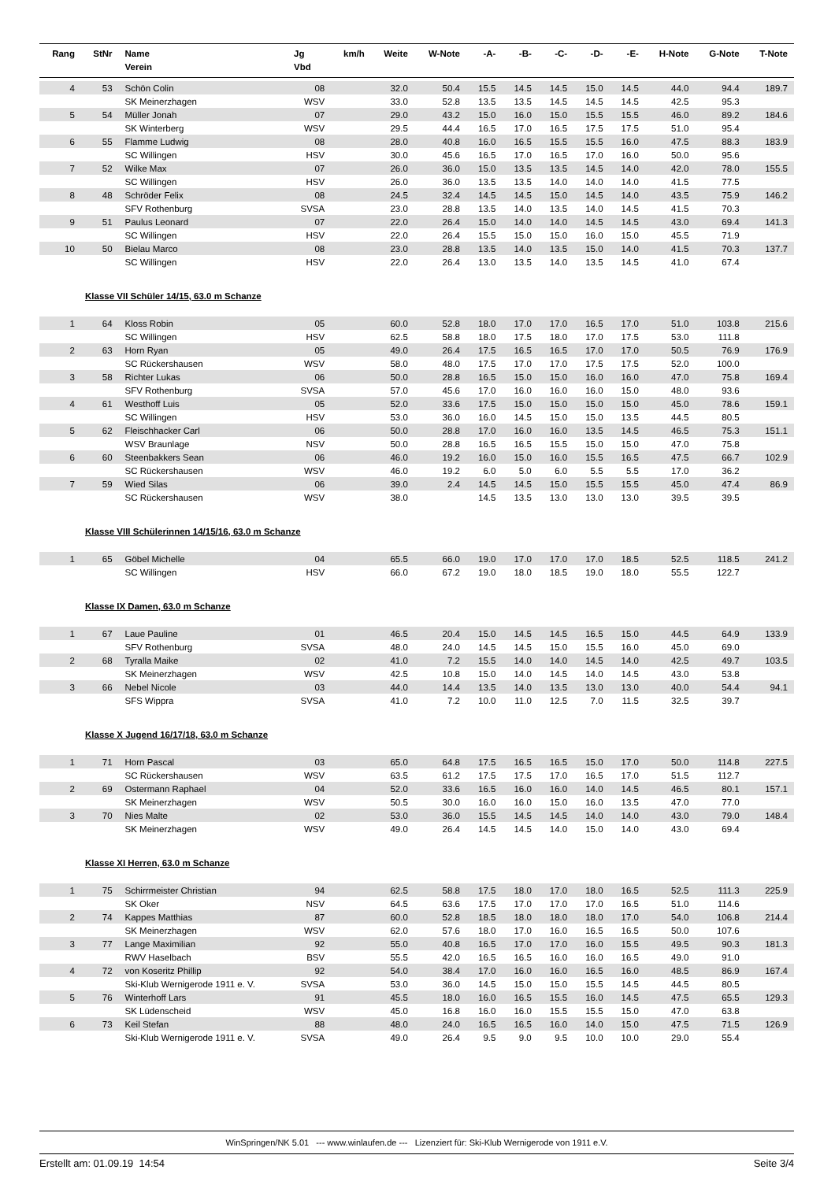| Rang | StNr | Name Verein | Jg Vbd | km/h | Weite | W-Note | -A- | -B- | -C- | -D- | -E- | H-Note | G-Note | T-Note |
| --- | --- | --- | --- | --- | --- | --- | --- | --- | --- | --- | --- | --- | --- | --- |
| 4 | 53 | Schön Colin | 08 | | 32.0 | 50.4 | 15.5 | 14.5 | 14.5 | 15.0 | 14.5 | 44.0 | 94.4 | 189.7 |
| | | SK Meinerzhagen | WSV | | 33.0 | 52.8 | 13.5 | 13.5 | 14.5 | 14.5 | 14.5 | 42.5 | 95.3 | |
| 5 | 54 | Müller Jonah | 07 | | 29.0 | 43.2 | 15.0 | 16.0 | 15.0 | 15.5 | 15.5 | 46.0 | 89.2 | 184.6 |
| | | SK Winterberg | WSV | | 29.5 | 44.4 | 16.5 | 17.0 | 16.5 | 17.5 | 17.5 | 51.0 | 95.4 | |
| 6 | 55 | Flamme Ludwig | 08 | | 28.0 | 40.8 | 16.0 | 16.5 | 15.5 | 15.5 | 16.0 | 47.5 | 88.3 | 183.9 |
| | | SC Willingen | HSV | | 30.0 | 45.6 | 16.5 | 17.0 | 16.5 | 17.0 | 16.0 | 50.0 | 95.6 | |
| 7 | 52 | Wilke Max | 07 | | 26.0 | 36.0 | 15.0 | 13.5 | 13.5 | 14.5 | 14.0 | 42.0 | 78.0 | 155.5 |
| | | SC Willingen | HSV | | 26.0 | 36.0 | 13.5 | 13.5 | 14.0 | 14.0 | 14.0 | 41.5 | 77.5 | |
| 8 | 48 | Schröder Felix | 08 | | 24.5 | 32.4 | 14.5 | 14.5 | 15.0 | 14.5 | 14.0 | 43.5 | 75.9 | 146.2 |
| | | SFV Rothenburg | SVSA | | 23.0 | 28.8 | 13.5 | 14.0 | 13.5 | 14.0 | 14.5 | 41.5 | 70.3 | |
| 9 | 51 | Paulus Leonard | 07 | | 22.0 | 26.4 | 15.0 | 14.0 | 14.0 | 14.5 | 14.5 | 43.0 | 69.4 | 141.3 |
| | | SC Willingen | HSV | | 22.0 | 26.4 | 15.5 | 15.0 | 15.0 | 16.0 | 15.0 | 45.5 | 71.9 | |
| 10 | 50 | Bielau Marco | 08 | | 23.0 | 28.8 | 13.5 | 14.0 | 13.5 | 15.0 | 14.0 | 41.5 | 70.3 | 137.7 |
| | | SC Willingen | HSV | | 22.0 | 26.4 | 13.0 | 13.5 | 14.0 | 13.5 | 14.5 | 41.0 | 67.4 | |
| Klasse VII Schüler 14/15, 63.0 m Schanze | | | | | | | | | | | | | | |
| 1 | 64 | Kloss Robin | 05 | | 60.0 | 52.8 | 18.0 | 17.0 | 17.0 | 16.5 | 17.0 | 51.0 | 103.8 | 215.6 |
| | | SC Willingen | HSV | | 62.5 | 58.8 | 18.0 | 17.5 | 18.0 | 17.0 | 17.5 | 53.0 | 111.8 | |
| 2 | 63 | Horn Ryan | 05 | | 49.0 | 26.4 | 17.5 | 16.5 | 16.5 | 17.0 | 17.0 | 50.5 | 76.9 | 176.9 |
| | | SC Rückershausen | WSV | | 58.0 | 48.0 | 17.5 | 17.0 | 17.0 | 17.5 | 17.5 | 52.0 | 100.0 | |
| 3 | 58 | Richter Lukas | 06 | | 50.0 | 28.8 | 16.5 | 15.0 | 15.0 | 16.0 | 16.0 | 47.0 | 75.8 | 169.4 |
| | | SFV Rothenburg | SVSA | | 57.0 | 45.6 | 17.0 | 16.0 | 16.0 | 16.0 | 15.0 | 48.0 | 93.6 | |
| 4 | 61 | Westhoff Luis | 05 | | 52.0 | 33.6 | 17.5 | 15.0 | 15.0 | 15.0 | 15.0 | 45.0 | 78.6 | 159.1 |
| | | SC Willingen | HSV | | 53.0 | 36.0 | 16.0 | 14.5 | 15.0 | 15.0 | 13.5 | 44.5 | 80.5 | |
| 5 | 62 | Fleischhacker Carl | 06 | | 50.0 | 28.8 | 17.0 | 16.0 | 16.0 | 13.5 | 14.5 | 46.5 | 75.3 | 151.1 |
| | | WSV Braunlage | NSV | | 50.0 | 28.8 | 16.5 | 16.5 | 15.5 | 15.0 | 15.0 | 47.0 | 75.8 | |
| 6 | 60 | Steenbakkers Sean | 06 | | 46.0 | 19.2 | 16.0 | 15.0 | 16.0 | 15.5 | 16.5 | 47.5 | 66.7 | 102.9 |
| | | SC Rückershausen | WSV | | 46.0 | 19.2 | 6.0 | 5.0 | 6.0 | 5.5 | 5.5 | 17.0 | 36.2 | |
| 7 | 59 | Wied Silas | 06 | | 39.0 | 2.4 | 14.5 | 14.5 | 15.0 | 15.5 | 15.5 | 45.0 | 47.4 | 86.9 |
| | | SC Rückershausen | WSV | | 38.0 | | 14.5 | 13.5 | 13.0 | 13.0 | 13.0 | 39.5 | 39.5 | |
| Klasse VIII Schülerinnen 14/15/16, 63.0 m Schanze | | | | | | | | | | | | | | |
| 1 | 65 | Göbel Michelle | 04 | | 65.5 | 66.0 | 19.0 | 17.0 | 17.0 | 17.0 | 18.5 | 52.5 | 118.5 | 241.2 |
| | | SC Willingen | HSV | | 66.0 | 67.2 | 19.0 | 18.0 | 18.5 | 19.0 | 18.0 | 55.5 | 122.7 | |
| Klasse IX Damen, 63.0 m Schanze | | | | | | | | | | | | | | |
| 1 | 67 | Laue Pauline | 01 | | 46.5 | 20.4 | 15.0 | 14.5 | 14.5 | 16.5 | 15.0 | 44.5 | 64.9 | 133.9 |
| | | SFV Rothenburg | SVSA | | 48.0 | 24.0 | 14.5 | 14.5 | 15.0 | 15.5 | 16.0 | 45.0 | 69.0 | |
| 2 | 68 | Tyralla Maike | 02 | | 41.0 | 7.2 | 15.5 | 14.0 | 14.0 | 14.5 | 14.0 | 42.5 | 49.7 | 103.5 |
| | | SK Meinerzhagen | WSV | | 42.5 | 10.8 | 15.0 | 14.0 | 14.5 | 14.0 | 14.5 | 43.0 | 53.8 | |
| 3 | 66 | Nebel Nicole | 03 | | 44.0 | 14.4 | 13.5 | 14.0 | 13.5 | 13.0 | 13.0 | 40.0 | 54.4 | 94.1 |
| | | SFS Wippra | SVSA | | 41.0 | 7.2 | 10.0 | 11.0 | 12.5 | 7.0 | 11.5 | 32.5 | 39.7 | |
| Klasse X Jugend 16/17/18, 63.0 m Schanze | | | | | | | | | | | | | | |
| 1 | 71 | Horn Pascal | 03 | | 65.0 | 64.8 | 17.5 | 16.5 | 16.5 | 15.0 | 17.0 | 50.0 | 114.8 | 227.5 |
| | | SC Rückershausen | WSV | | 63.5 | 61.2 | 17.5 | 17.5 | 17.0 | 16.5 | 17.0 | 51.5 | 112.7 | |
| 2 | 69 | Ostermann Raphael | 04 | | 52.0 | 33.6 | 16.5 | 16.0 | 16.0 | 14.0 | 14.5 | 46.5 | 80.1 | 157.1 |
| | | SK Meinerzhagen | WSV | | 50.5 | 30.0 | 16.0 | 16.0 | 15.0 | 16.0 | 13.5 | 47.0 | 77.0 | |
| 3 | 70 | Nies Malte | 02 | | 53.0 | 36.0 | 15.5 | 14.5 | 14.5 | 14.0 | 14.0 | 43.0 | 79.0 | 148.4 |
| | | SK Meinerzhagen | WSV | | 49.0 | 26.4 | 14.5 | 14.5 | 14.0 | 15.0 | 14.0 | 43.0 | 69.4 | |
| Klasse XI Herren, 63.0 m Schanze | | | | | | | | | | | | | | |
| 1 | 75 | Schirrmeister Christian | 94 | | 62.5 | 58.8 | 17.5 | 18.0 | 17.0 | 18.0 | 16.5 | 52.5 | 111.3 | 225.9 |
| | | SK Oker | NSV | | 64.5 | 63.6 | 17.5 | 17.0 | 17.0 | 17.0 | 16.5 | 51.0 | 114.6 | |
| 2 | 74 | Kappes Matthias | 87 | | 60.0 | 52.8 | 18.5 | 18.0 | 18.0 | 18.0 | 17.0 | 54.0 | 106.8 | 214.4 |
| | | SK Meinerzhagen | WSV | | 62.0 | 57.6 | 18.0 | 17.0 | 16.0 | 16.5 | 16.5 | 50.0 | 107.6 | |
| 3 | 77 | Lange Maximilian | 92 | | 55.0 | 40.8 | 16.5 | 17.0 | 17.0 | 16.0 | 15.5 | 49.5 | 90.3 | 181.3 |
| | | RWV Haselbach | BSV | | 55.5 | 42.0 | 16.5 | 16.5 | 16.0 | 16.0 | 16.5 | 49.0 | 91.0 | |
| 4 | 72 | von Koseritz Phillip | 92 | | 54.0 | 38.4 | 17.0 | 16.0 | 16.0 | 16.5 | 16.0 | 48.5 | 86.9 | 167.4 |
| | | Ski-Klub Wernigerode 1911 e. V. | SVSA | | 53.0 | 36.0 | 14.5 | 15.0 | 15.0 | 15.5 | 14.5 | 44.5 | 80.5 | |
| 5 | 76 | Winterhoff Lars | 91 | | 45.5 | 18.0 | 16.0 | 16.5 | 15.5 | 16.0 | 14.5 | 47.5 | 65.5 | 129.3 |
| | | SK Lüdenscheid | WSV | | 45.0 | 16.8 | 16.0 | 16.0 | 15.5 | 15.5 | 15.0 | 47.0 | 63.8 | |
| 6 | 73 | Keil Stefan | 88 | | 48.0 | 24.0 | 16.5 | 16.5 | 16.0 | 14.0 | 15.0 | 47.5 | 71.5 | 126.9 |
| | | Ski-Klub Wernigerode 1911 e. V. | SVSA | | 49.0 | 26.4 | 9.5 | 9.0 | 9.5 | 10.0 | 10.0 | 29.0 | 55.4 | |
WinSpringen/NK 5.01 --- www.winlaufen.de --- Lizenziert für: Ski-Klub Wernigerode von 1911 e.V.
Erstellt am: 01.09.19 14:54 Seite 3/4